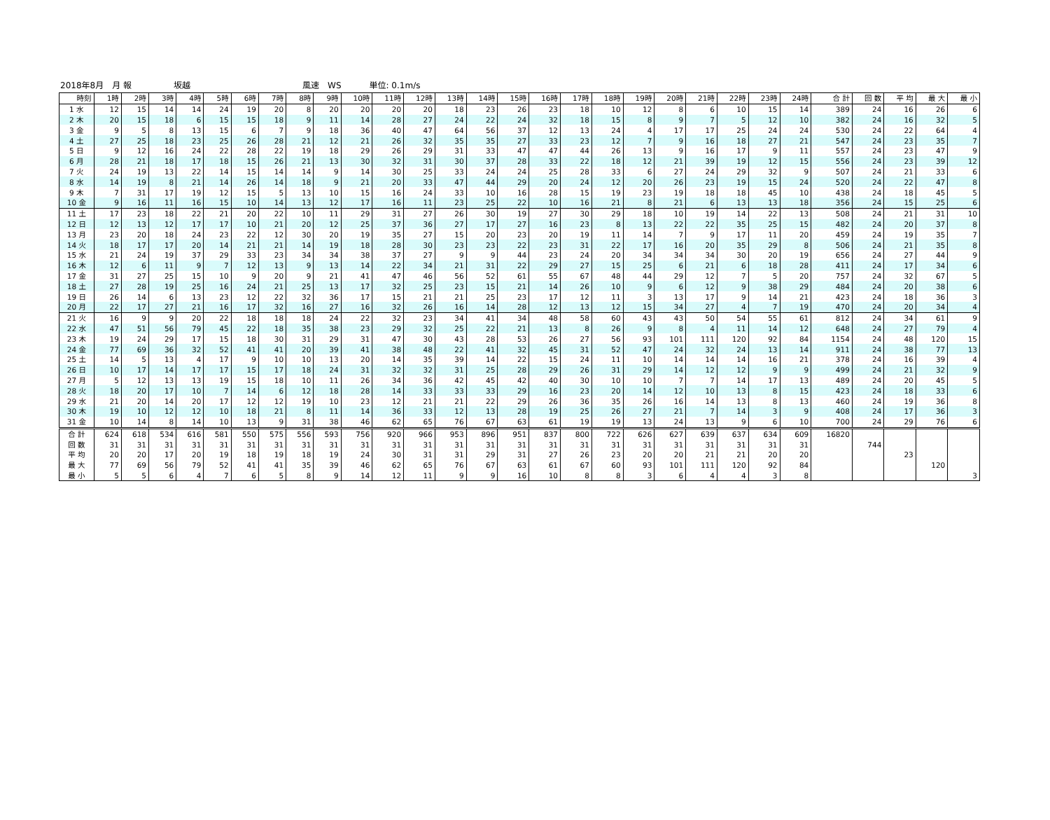2018年8月　月 報 坂越 風速　WS 単位: 0.1m/s
| 時刻 | 1時 | 2時 | 3時 | 4時 | 5時 | 6時 | 7時 | 8時 | 9時 | 10時 | 11時 | 12時 | 13時 | 14時 | 15時 | 16時 | 17時 | 18時 | 19時 | 20時 | 21時 | 22時 | 23時 | 24時 | 合 計 | 回 数 | 平 均 | 最 大 | 最 小 |
| --- | --- | --- | --- | --- | --- | --- | --- | --- | --- | --- | --- | --- | --- | --- | --- | --- | --- | --- | --- | --- | --- | --- | --- | --- | --- | --- | --- | --- | --- |
| 1 水 | 12 | 15 | 14 | 14 | 24 | 19 | 20 | 8 | 20 | 20 | 20 | 20 | 18 | 23 | 26 | 23 | 18 | 10 | 12 | 8 | 6 | 10 | 15 | 14 | 389 | 24 | 16 | 26 | 6 |
| 2 木 | 20 | 15 | 18 | 6 | 15 | 15 | 18 | 9 | 11 | 14 | 28 | 27 | 24 | 22 | 24 | 32 | 18 | 15 | 8 | 9 | 7 | 5 | 12 | 10 | 382 | 24 | 16 | 32 | 5 |
| 3 金 | 9 | 5 | 8 | 13 | 15 | 6 | 7 | 9 | 18 | 36 | 40 | 47 | 64 | 56 | 37 | 12 | 13 | 24 | 4 | 17 | 17 | 25 | 24 | 24 | 530 | 24 | 22 | 64 | 4 |
| 4 土 | 27 | 25 | 18 | 23 | 25 | 26 | 28 | 21 | 12 | 21 | 26 | 32 | 35 | 35 | 27 | 33 | 23 | 12 | 7 | 9 | 16 | 18 | 27 | 21 | 547 | 24 | 23 | 35 | 7 |
| 5 日 | 9 | 12 | 16 | 24 | 22 | 28 | 22 | 19 | 18 | 29 | 26 | 29 | 31 | 33 | 47 | 47 | 44 | 26 | 13 | 9 | 16 | 17 | 9 | 11 | 557 | 24 | 23 | 47 | 9 |
| 6 月 | 28 | 21 | 18 | 17 | 18 | 15 | 26 | 21 | 13 | 30 | 32 | 31 | 30 | 37 | 28 | 33 | 22 | 18 | 12 | 21 | 39 | 19 | 12 | 15 | 556 | 24 | 23 | 39 | 12 |
| 7 火 | 24 | 19 | 13 | 22 | 14 | 15 | 14 | 14 | 9 | 14 | 30 | 25 | 33 | 24 | 24 | 25 | 28 | 33 | 6 | 27 | 24 | 29 | 32 | 9 | 507 | 24 | 21 | 33 | 6 |
| 8 水 | 14 | 19 | 8 | 21 | 14 | 26 | 14 | 18 | 9 | 21 | 20 | 33 | 47 | 44 | 29 | 20 | 24 | 12 | 20 | 26 | 23 | 19 | 15 | 24 | 520 | 24 | 22 | 47 | 8 |
| 9 木 | 7 | 31 | 17 | 19 | 12 | 15 | 5 | 13 | 10 | 15 | 16 | 24 | 33 | 10 | 16 | 28 | 15 | 19 | 23 | 19 | 18 | 18 | 45 | 10 | 438 | 24 | 18 | 45 | 5 |
| 10 金 | 9 | 16 | 11 | 16 | 15 | 10 | 14 | 13 | 12 | 17 | 16 | 11 | 23 | 25 | 22 | 10 | 16 | 21 | 8 | 21 | 6 | 13 | 13 | 18 | 356 | 24 | 15 | 25 | 6 |
| 11 土 | 17 | 23 | 18 | 22 | 21 | 20 | 22 | 10 | 11 | 29 | 31 | 27 | 26 | 30 | 19 | 27 | 30 | 29 | 18 | 10 | 19 | 14 | 22 | 13 | 508 | 24 | 21 | 31 | 10 |
| 12 日 | 12 | 13 | 12 | 17 | 17 | 10 | 21 | 20 | 12 | 25 | 37 | 36 | 27 | 17 | 27 | 16 | 23 | 8 | 13 | 22 | 22 | 35 | 25 | 15 | 482 | 24 | 20 | 37 | 8 |
| 13 月 | 23 | 20 | 18 | 24 | 23 | 22 | 12 | 30 | 20 | 19 | 35 | 27 | 15 | 20 | 23 | 20 | 19 | 11 | 14 | 7 | 9 | 17 | 11 | 20 | 459 | 24 | 19 | 35 | 7 |
| 14 火 | 18 | 17 | 17 | 20 | 14 | 21 | 21 | 14 | 19 | 18 | 28 | 30 | 23 | 23 | 22 | 23 | 31 | 22 | 17 | 16 | 20 | 35 | 29 | 8 | 506 | 24 | 21 | 35 | 8 |
| 15 水 | 21 | 24 | 19 | 37 | 29 | 33 | 23 | 34 | 34 | 38 | 37 | 27 | 9 | 9 | 44 | 23 | 24 | 20 | 34 | 34 | 34 | 30 | 20 | 19 | 656 | 24 | 27 | 44 | 9 |
| 16 木 | 12 | 6 | 11 | 9 | 7 | 12 | 13 | 9 | 13 | 14 | 22 | 34 | 21 | 31 | 22 | 29 | 27 | 15 | 25 | 6 | 21 | 6 | 18 | 28 | 411 | 24 | 17 | 34 | 6 |
| 17 金 | 31 | 27 | 25 | 15 | 10 | 9 | 20 | 9 | 21 | 41 | 47 | 46 | 56 | 52 | 61 | 55 | 67 | 48 | 44 | 29 | 12 | 7 | 5 | 20 | 757 | 24 | 32 | 67 | 5 |
| 18 土 | 27 | 28 | 19 | 25 | 16 | 24 | 21 | 25 | 13 | 17 | 32 | 25 | 23 | 15 | 21 | 14 | 26 | 10 | 9 | 6 | 12 | 9 | 38 | 29 | 484 | 24 | 20 | 38 | 6 |
| 19 日 | 26 | 14 | 6 | 13 | 23 | 12 | 22 | 32 | 36 | 17 | 15 | 21 | 21 | 25 | 23 | 17 | 12 | 11 | 3 | 13 | 17 | 9 | 14 | 21 | 423 | 24 | 18 | 36 | 3 |
| 20 月 | 22 | 17 | 27 | 21 | 16 | 17 | 32 | 16 | 27 | 16 | 32 | 26 | 16 | 14 | 28 | 12 | 13 | 12 | 15 | 34 | 27 | 4 | 7 | 19 | 470 | 24 | 20 | 34 | 4 |
| 21 火 | 16 | 9 | 9 | 20 | 22 | 18 | 18 | 18 | 24 | 22 | 32 | 23 | 34 | 41 | 34 | 48 | 58 | 60 | 43 | 43 | 50 | 54 | 55 | 61 | 812 | 24 | 34 | 61 | 9 |
| 22 水 | 47 | 51 | 56 | 79 | 45 | 22 | 18 | 35 | 38 | 23 | 29 | 32 | 25 | 22 | 21 | 13 | 8 | 26 | 9 | 8 | 4 | 11 | 14 | 12 | 648 | 24 | 27 | 79 | 4 |
| 23 木 | 19 | 24 | 29 | 17 | 15 | 18 | 30 | 31 | 29 | 31 | 47 | 30 | 43 | 28 | 53 | 26 | 27 | 56 | 93 | 101 | 111 | 120 | 92 | 84 | 1154 | 24 | 48 | 120 | 15 |
| 24 金 | 77 | 69 | 36 | 32 | 52 | 41 | 41 | 20 | 39 | 41 | 38 | 48 | 22 | 41 | 32 | 45 | 31 | 52 | 47 | 24 | 32 | 24 | 13 | 14 | 911 | 24 | 38 | 77 | 13 |
| 25 土 | 14 | 5 | 13 | 4 | 17 | 9 | 10 | 10 | 13 | 20 | 14 | 35 | 39 | 14 | 22 | 15 | 24 | 11 | 10 | 14 | 14 | 14 | 16 | 21 | 378 | 24 | 16 | 39 | 4 |
| 26 日 | 10 | 17 | 14 | 17 | 17 | 15 | 17 | 18 | 24 | 31 | 32 | 32 | 31 | 25 | 28 | 29 | 26 | 31 | 29 | 14 | 12 | 12 | 9 | 9 | 499 | 24 | 21 | 32 | 9 |
| 27 月 | 5 | 12 | 13 | 13 | 19 | 15 | 18 | 10 | 11 | 26 | 34 | 36 | 42 | 45 | 42 | 40 | 30 | 10 | 10 | 7 | 7 | 14 | 17 | 13 | 489 | 24 | 20 | 45 | 5 |
| 28 火 | 18 | 20 | 17 | 10 | 7 | 14 | 6 | 12 | 18 | 28 | 14 | 33 | 33 | 33 | 29 | 16 | 23 | 20 | 14 | 12 | 10 | 13 | 8 | 15 | 423 | 24 | 18 | 33 | 6 |
| 29 水 | 21 | 20 | 14 | 20 | 17 | 12 | 12 | 19 | 10 | 23 | 12 | 21 | 21 | 22 | 29 | 26 | 36 | 35 | 26 | 16 | 14 | 13 | 8 | 13 | 460 | 24 | 19 | 36 | 8 |
| 30 木 | 19 | 10 | 12 | 12 | 10 | 18 | 21 | 8 | 11 | 14 | 36 | 33 | 12 | 13 | 28 | 19 | 25 | 26 | 27 | 21 | 7 | 14 | 3 | 9 | 408 | 24 | 17 | 36 | 3 |
| 31 金 | 10 | 14 | 8 | 14 | 10 | 13 | 9 | 31 | 38 | 46 | 62 | 65 | 76 | 67 | 63 | 61 | 19 | 19 | 13 | 24 | 13 | 9 | 6 | 10 | 700 | 24 | 29 | 76 | 6 |
| 合 計 | 624 | 618 | 534 | 616 | 581 | 550 | 575 | 556 | 593 | 756 | 920 | 966 | 953 | 896 | 951 | 837 | 800 | 722 | 626 | 627 | 639 | 637 | 634 | 609 | 16820 | | | | |
| 回 数 | 31 | 31 | 31 | 31 | 31 | 31 | 31 | 31 | 31 | 31 | 31 | 31 | 31 | 31 | 31 | 31 | 31 | 31 | 31 | 31 | 31 | 31 | 31 | 31 | | 744 | | | |
| 平 均 | 20 | 20 | 17 | 20 | 19 | 18 | 19 | 18 | 19 | 24 | 30 | 31 | 31 | 29 | 31 | 27 | 26 | 23 | 20 | 20 | 21 | 21 | 20 | 20 | | | 23 | | |
| 最 大 | 77 | 69 | 56 | 79 | 52 | 41 | 41 | 35 | 39 | 46 | 62 | 65 | 76 | 67 | 63 | 61 | 67 | 60 | 93 | 101 | 111 | 120 | 92 | 84 | | | | 120 | |
| 最 小 | 5 | 5 | 6 | 4 | 7 | 6 | 5 | 8 | 9 | 14 | 12 | 11 | 9 | 9 | 16 | 10 | 8 | 8 | 3 | 6 | 4 | 4 | 3 | 8 | | | | | 3 |